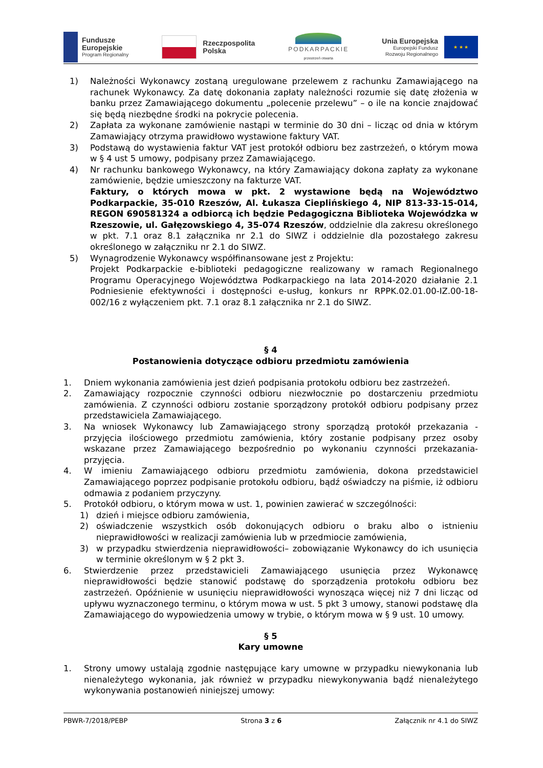Fundusze
Europejskie
Program Regionalny
Rzeczpospolita
Polska
PODKARPACKIE
przestrzeń otwarta
Unia Europejska
Europejski Fundusz
Rozwoju Regionalnego
★ ★ ★
1) Należności Wykonawcy zostaną uregulowane przelewem z rachunku Zamawiającego na rachunek Wykonawcy. Za datę dokonania zapłaty należności rozumie się datę złożenia w banku przez Zamawiającego dokumentu „polecenie przelewu” – o ile na koncie znajdować się będą niezbędne środki na pokrycie polecenia.
2) Zapłata za wykonane zamówienie nastąpi w terminie do 30 dni – licząc od dnia w którym Zamawiający otrzyma prawidłowo wystawione faktury VAT.
3) Podstawą do wystawienia faktur VAT jest protokół odbioru bez zastrzeżeń, o którym mowa w § 4 ust 5 umowy, podpisany przez Zamawiającego.
4) Nr rachunku bankowego Wykonawcy, na który Zamawiający dokona zapłaty za wykonane zamówienie, będzie umieszczony na fakturze VAT.
Faktury, o których mowa w pkt. 2 wystawione będą na Województwo Podkarpackie, 35-010 Rzeszów, Al. Łukasza Cieplińskiego 4, NIP 813-33-15-014, REGON 690581324 a odbiorcą ich będzie Pedagogiczna Biblioteka Wojewódzka w Rzeszowie, ul. Gałęzowskiego 4, 35-074 Rzeszów, oddzielnie dla zakresu określonego w pkt. 7.1 oraz 8.1 załącznika nr 2.1 do SIWZ i oddzielnie dla pozostałego zakresu określonego w załączniku nr 2.1 do SIWZ.
5) Wynagrodzenie Wykonawcy współfinansowane jest z Projektu:
Projekt Podkarpackie e-biblioteki pedagogiczne realizowany w ramach Regionalnego Programu Operacyjnego Województwa Podkarpackiego na lata 2014-2020 działanie 2.1 Podniesienie efektywności i dostępności e-usług, konkurs nr RPPK.02.01.00-IZ.00-18- 002/16 z wyłączeniem pkt. 7.1 oraz 8.1 załącznika nr 2.1 do SIWZ.
§ 4
Postanowienia dotyczące odbioru przedmiotu zamówienia
1. Dniem wykonania zamówienia jest dzień podpisania protokołu odbioru bez zastrzeżeń.
2. Zamawiający rozpocznie czynności odbioru niezwłocznie po dostarczeniu przedmiotu zamówienia. Z czynności odbioru zostanie sporządzony protokół odbioru podpisany przez przedstawiciela Zamawiającego.
3. Na wniosek Wykonawcy lub Zamawiającego strony sporządzą protokół przekazania -przyjęcia ilościowego przedmiotu zamówienia, który zostanie podpisany przez osoby wskazane przez Zamawiającego bezpośrednio po wykonaniu czynności przekazania-przyjęcia.
4. W imieniu Zamawiającego odbioru przedmiotu zamówienia, dokona przedstawiciel Zamawiającego poprzez podpisanie protokołu odbioru, bądź oświadczy na piśmie, iż odbioru odmawia z podaniem przyczyny.
5. Protokół odbioru, o którym mowa w ust. 1, powinien zawierać w szczególności:
1) dzień i miejsce odbioru zamówienia,
2) oświadczenie wszystkich osób dokonujących odbioru o braku albo o istnieniu nieprawidłowości w realizacji zamówienia lub w przedmiocie zamówienia,
3) w przypadku stwierdzenia nieprawidłowości– zobowiązanie Wykonawcy do ich usunięcia w terminie określonym w § 2 pkt 3.
6. Stwierdzenie przez przedstawicieli Zamawiającego usunięcia przez Wykonawcę nieprawidłowości będzie stanowić podstawę do sporządzenia protokołu odbioru bez zastrzeżeń. Opóźnienie w usunięciu nieprawidłowości wynosząca więcej niż 7 dni licząc od upływu wyznaczonego terminu, o którym mowa w ust. 5 pkt 3 umowy, stanowi podstawę dla Zamawiającego do wypowiedzenia umowy w trybie, o którym mowa w § 9 ust. 10 umowy.
§ 5
Kary umowne
1. Strony umowy ustalają zgodnie następujące kary umowne w przypadku niewykonania lub nienależytego wykonania, jak również w przypadku niewykonywania bądź nienależytego wykonywania postanowień niniejszej umowy:
PBWR-7/2018/PEBP Strona 3 z 6 Załącznik nr 4.1 do SIWZ